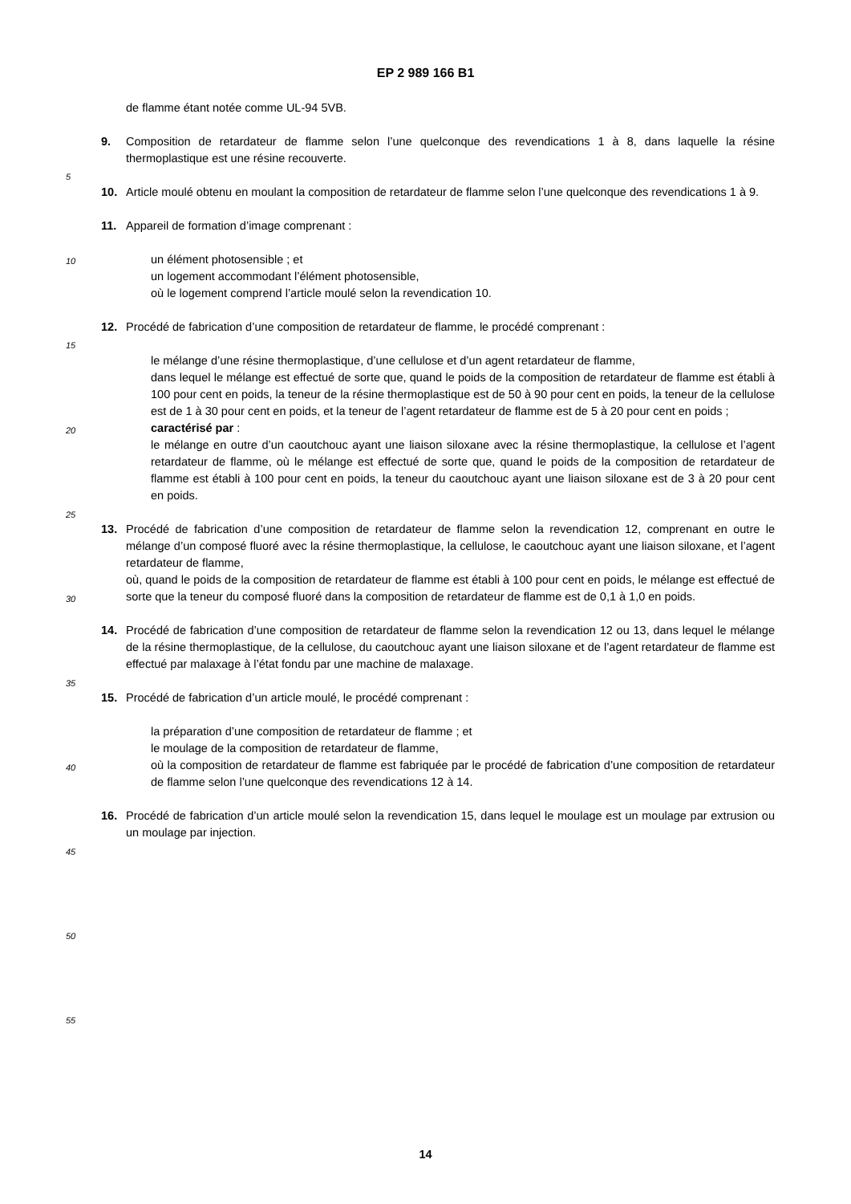EP 2 989 166 B1
5
10
15
20
25
30
35
40
45
50
55
de flamme étant notée comme UL-94 5VB.
9. Composition de retardateur de flamme selon l’une quelconque des revendications 1 à 8, dans laquelle la résine thermoplastique est une résine recouverte.
10. Article moulé obtenu en moulant la composition de retardateur de flamme selon l’une quelconque des revendications 1 à 9.
11. Appareil de formation d’image comprenant :
un élément photosensible ; et
un logement accommodant l’élément photosensible,
où le logement comprend l’article moulé selon la revendication 10.
12. Procédé de fabrication d’une composition de retardateur de flamme, le procédé comprenant :
le mélange d’une résine thermoplastique, d’une cellulose et d’un agent retardateur de flamme,
dans lequel le mélange est effectué de sorte que, quand le poids de la composition de retardateur de flamme est établi à 100 pour cent en poids, la teneur de la résine thermoplastique est de 50 à 90 pour cent en poids, la teneur de la cellulose est de 1 à 30 pour cent en poids, et la teneur de l’agent retardateur de flamme est de 5 à 20 pour cent en poids ;
caractérisé par :
le mélange en outre d’un caoutchouc ayant une liaison siloxane avec la résine thermoplastique, la cellulose et l’agent retardateur de flamme, où le mélange est effectué de sorte que, quand le poids de la composition de retardateur de flamme est établi à 100 pour cent en poids, la teneur du caoutchouc ayant une liaison siloxane est de 3 à 20 pour cent en poids.
13. Procédé de fabrication d’une composition de retardateur de flamme selon la revendication 12, comprenant en outre le mélange d’un composé fluoré avec la résine thermoplastique, la cellulose, le caoutchouc ayant une liaison siloxane, et l’agent retardateur de flamme,
où, quand le poids de la composition de retardateur de flamme est établi à 100 pour cent en poids, le mélange est effectué de sorte que la teneur du composé fluoré dans la composition de retardateur de flamme est de 0,1 à 1,0 en poids.
14. Procédé de fabrication d’une composition de retardateur de flamme selon la revendication 12 ou 13, dans lequel le mélange de la résine thermoplastique, de la cellulose, du caoutchouc ayant une liaison siloxane et de l’agent retardateur de flamme est effectué par malaxage à l’état fondu par une machine de malaxage.
15. Procédé de fabrication d’un article moulé, le procédé comprenant :
la préparation d’une composition de retardateur de flamme ; et
le moulage de la composition de retardateur de flamme,
où la composition de retardateur de flamme est fabriquée par le procédé de fabrication d’une composition de retardateur de flamme selon l’une quelconque des revendications 12 à 14.
16. Procédé de fabrication d’un article moulé selon la revendication 15, dans lequel le moulage est un moulage par extrusion ou un moulage par injection.
14